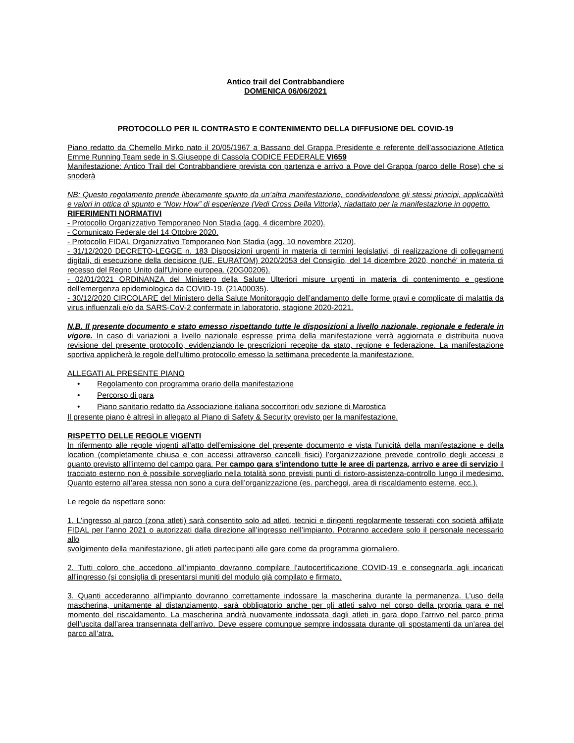Antico trail del Contrabbandiere
DOMENICA 06/06/2021
PROTOCOLLO PER IL CONTRASTO E CONTENIMENTO DELLA DIFFUSIONE DEL COVID-19
Piano redatto da Chemello Mirko nato il 20/05/1967 a Bassano del Grappa Presidente e referente dell'associazione Atletica Emme Running Team sede in S.Giuseppe di Cassola CODICE FEDERALE VI659
Manifestazione: Antico Trail del Contrabbandiere prevista con partenza e arrivo a Pove del Grappa (parco delle Rose) che si snoderà
NB: Questo regolamento prende liberamente spunto da un’altra manifestazione, condividendone gli stessi principi, applicabilità e valori in ottica di spunto e “Now How” di esperienze (Vedi Cross Della Vittoria), riadattato per la manifestazione in oggetto.
RIFERIMENTI NORMATIVI
- Protocollo Organizzativo Temporaneo Non Stadia (agg. 4 dicembre 2020).
- Comunicato Federale del 14 Ottobre 2020.
- Protocollo FIDAL Organizzativo Temporaneo Non Stadia (agg. 10 novembre 2020).
- 31/12/2020 DECRETO-LEGGE n. 183 Disposizioni urgenti in materia di termini legislativi, di realizzazione di collegamenti digitali, di esecuzione della decisione (UE, EURATOM) 2020/2053 del Consiglio, del 14 dicembre 2020, nonché' in materia di recesso del Regno Unito dall'Unione europea. (20G00206).
- 02/01/2021 ORDINANZA del Ministero della Salute Ulteriori misure urgenti in materia di contenimento e gestione dell'emergenza epidemiologica da COVID-19. (21A00035).
- 30/12/2020 CIRCOLARE del Ministero della Salute Monitoraggio dell’andamento delle forme gravi e complicate di malattia da virus influenzali e/o da SARS-CoV-2 confermate in laboratorio, stagione 2020-2021.
N.B. Il presente documento e stato emesso rispettando tutte le disposizioni a livello nazionale, regionale e federale in vigore. In caso di variazioni a livello nazionale espresse prima della manifestazione verrà aggiornata e distribuita nuova revisione del presente protocollo, evidenziando le prescrizioni recepite da stato, regione e federazione. La manifestazione sportiva applicherà le regole dell'ultimo protocollo emesso la settimana precedente la manifestazione.
ALLEGATI AL PRESENTE PIANO
• Regolamento con programma orario della manifestazione
• Percorso di gara
• Piano sanitario redatto da Associazione italiana soccorritori odv sezione di Marostica
Il presente piano è altresì in allegato al Piano di Safety & Security previsto per la manifestazione.
RISPETTO DELLE REGOLE VIGENTI
In rifermento alle regole vigenti all'atto dell'emissione del presente documento e vista l’unicità della manifestazione e della location (completamente chiusa e con accessi attraverso cancelli fisici) l’organizzazione prevede controllo degli accessi e quanto previsto all’interno del campo gara. Per campo gara s’intendono tutte le aree di partenza, arrivo e aree di servizio il tracciato esterno non è possibile sorvegliarlo nella totalità sono previsti punti di ristoro-assistenza-controllo lungo il medesimo. Quanto esterno all’area stessa non sono a cura dell’organizzazione (es. parcheggi, area di riscaldamento esterne, ecc.).
Le regole da rispettare sono:
1. L’ingresso al parco (zona atleti) sarà consentito solo ad atleti, tecnici e dirigenti regolarmente tesserati con società affiliate FIDAL per l’anno 2021 o autorizzati dalla direzione all’ingresso nell’impianto. Potranno accedere solo il personale necessario allo
svolgimento della manifestazione, gli atleti partecipanti alle gare come da programma giornaliero.
2. Tutti coloro che accedono all’impianto dovranno compilare l’autocertificazione COVID-19 e consegnarla agli incaricati all’ingresso (si consiglia di presentarsi muniti del modulo già compilato e firmato.
3. Quanti accederanno all'impianto dovranno correttamente indossare la mascherina durante la permanenza. L’uso della mascherina, unitamente al distanziamento, sarà obbligatorio anche per gli atleti salvo nel corso della propria gara e nel momento del riscaldamento. La mascherina andrà nuovamente indossata dagli atleti in gara dopo l’arrivo nel parco prima dell’uscita dall’area transennata dell’arrivo. Deve essere comunque sempre indossata durante gli spostamenti da un’area del parco all’atra.